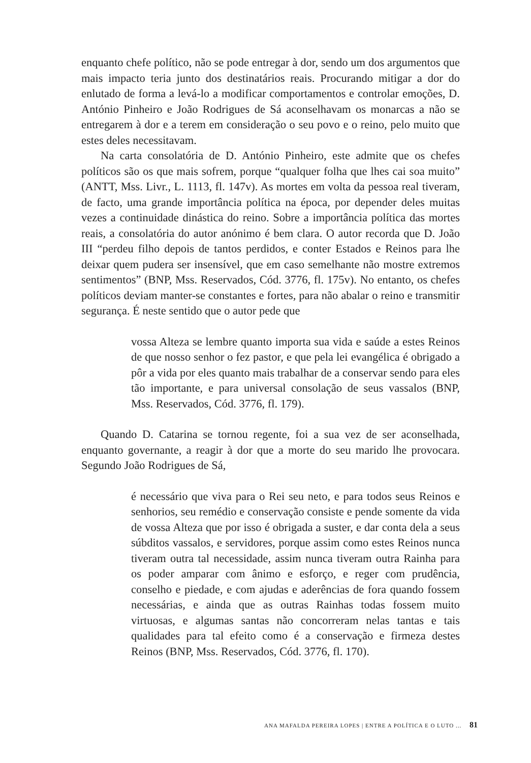enquanto chefe político, não se pode entregar à dor, sendo um dos argumentos que mais impacto teria junto dos destinatários reais. Procurando mitigar a dor do enlutado de forma a levá-lo a modificar comportamentos e controlar emoções, D. António Pinheiro e João Rodrigues de Sá aconselhavam os monarcas a não se entregarem à dor e a terem em consideração o seu povo e o reino, pelo muito que estes deles necessitavam.
Na carta consolatória de D. António Pinheiro, este admite que os chefes políticos são os que mais sofrem, porque “qualquer folha que lhes cai soa muito” (ANTT, Mss. Livr., L. 1113, fl. 147v). As mortes em volta da pessoa real tiveram, de facto, uma grande importância política na época, por depender deles muitas vezes a continuidade dinástica do reino. Sobre a importância política das mortes reais, a consolatória do autor anónimo é bem clara. O autor recorda que D. João III “perdeu filho depois de tantos perdidos, e conter Estados e Reinos para lhe deixar quem pudera ser insensível, que em caso semelhante não mostre extremos sentimentos” (BNP, Mss. Reservados, Cód. 3776, fl. 175v). No entanto, os chefes políticos deviam manter-se constantes e fortes, para não abalar o reino e transmitir segurança. É neste sentido que o autor pede que
vossa Alteza se lembre quanto importa sua vida e saúde a estes Reinos de que nosso senhor o fez pastor, e que pela lei evangélica é obrigado a pôr a vida por eles quanto mais trabalhar de a conservar sendo para eles tão importante, e para universal consolação de seus vassalos (BNP, Mss. Reservados, Cód. 3776, fl. 179).
Quando D. Catarina se tornou regente, foi a sua vez de ser aconselhada, enquanto governante, a reagir à dor que a morte do seu marido lhe provocara. Segundo João Rodrigues de Sá,
é necessário que viva para o Rei seu neto, e para todos seus Reinos e senhorios, seu remédio e conservação consiste e pende somente da vida de vossa Alteza que por isso é obrigada a suster, e dar conta dela a seus súbditos vassalos, e servidores, porque assim como estes Reinos nunca tiveram outra tal necessidade, assim nunca tiveram outra Rainha para os poder amparar com ânimo e esforço, e reger com prudência, conselho e piedade, e com ajudas e aderências de fora quando fossem necessárias, e ainda que as outras Rainhas todas fossem muito virtuosas, e algumas santas não concorreram nelas tantas e tais qualidades para tal efeito como é a conservação e firmeza destes Reinos (BNP, Mss. Reservados, Cód. 3776, fl. 170).
ANA MAFALDA PEREIRA LOPES | ENTRE A POLÍTICA E O LUTO ... 81